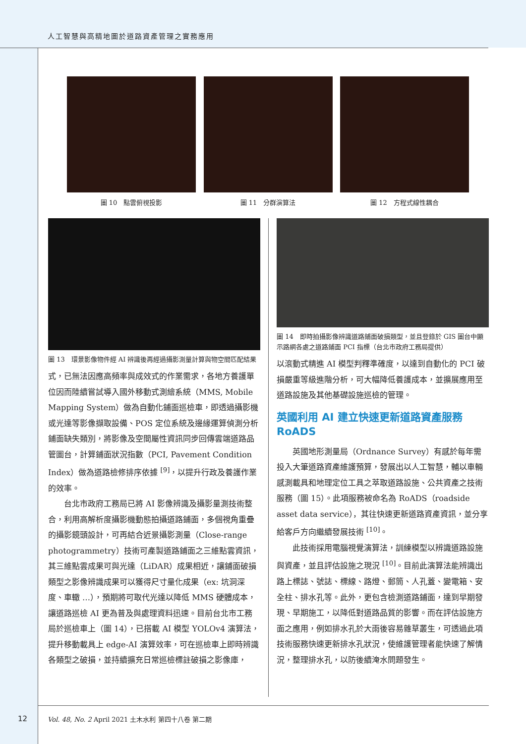人工智慧與高精地圖於道路資產管理之實務應用
圖 10　點雲俯視投影 圖 11　分群演算法 圖 12　方程式線性耦合
圖 13　環景影像物件經 AI 辨識後再經過攝影測量計算與物空間匹配結果
式，已無法因應高頻率與成效式的作業需求，各地方養護單位因而陸續嘗試導入國外移動式測繪系統（MMS, Mobile Mapping System）做為自動化鋪面巡檢車，即透過攝影機或光達等影像擷取設備、POS 定位系統及邊緣運算偵測分析鋪面缺失類別，將影像及空間屬性資訊同步回傳雲端道路品管圖台，計算鋪面狀況指數（PCI, Pavement Condition Index）做為道路檢修排序依據 <sup>[9]</sup>，以提升行政及養護作業的效率。
台北市政府工務局已將 AI 影像辨識及攝影量測技術整合，利用高解析度攝影機動態拍攝道路鋪面，多個視角重疊的攝影鏡頭設計，可再結合近景攝影測量（Close-range photogrammetry）技術可產製道路鋪面之三維點雲資訊，其三維點雲成果可與光達（LiDAR）成果相近，讓鋪面破損類型之影像辨識成果可以獲得尺寸量化成果（ex: 坑洞深度、車轍 …），預期將可取代光達以降低 MMS 硬體成本，讓道路巡檢 AI 更為普及與處理資料迅速。目前台北市工務局於巡檢車上（圖 14），已搭載 AI 模型 YOLOv4 演算法，提升移動載具上 edge-AI 演算效率，可在巡檢車上即時辨識各類型之破損，並持續擴充日常巡檢標註破損之影像庫，
圖 14　即時拍攝影像辨識道路鋪面破損類型，並且登錄於 GIS 圖台中顯示路網各處之道路鋪面 PCI 指標（台北市政府工務局提供）
以滾動式精進 AI 模型判釋準確度，以達到自動化的 PCI 破損嚴重等級進階分析，可大幅降低養護成本，並擴展應用至道路設施及其他基礎設施巡檢的管理。
英國利用 AI 建立快速更新道路資產服務 RoADS
英國地形測量局（Ordnance Survey）有感於每年需投入大筆道路資產維護預算，發展出以人工智慧，輔以車輛感測載具和地理定位工具之萃取道路設施、公共資產之技術服務（圖 15）。此項服務被命名為 RoADS（roadside asset data service），其往快速更新道路資產資訊，並分享給客戶方向繼續發展技術 <sup>[10]</sup>。
此技術採用電腦視覺演算法，訓練模型以辨識道路設施與資產，並且評估設施之現況 <sup>[10]</sup>。目前此演算法能辨識出路上標誌、號誌、標線、路燈、郵筒、人孔蓋、變電箱、安全柱、排水孔等。此外，更包含檢測道路鋪面，達到早期發現、早期施工，以降低對道路品質的影響。而在評估設施方面之應用，例如排水孔於大雨後容易雜草叢生，可透過此項技術服務快速更新排水孔狀況，使維護管理者能快速了解情況，整理排水孔，以防後續淹水問題發生。
12
Vol. 48, No. 2 April 2021 土木水利 第四十八卷 第二期